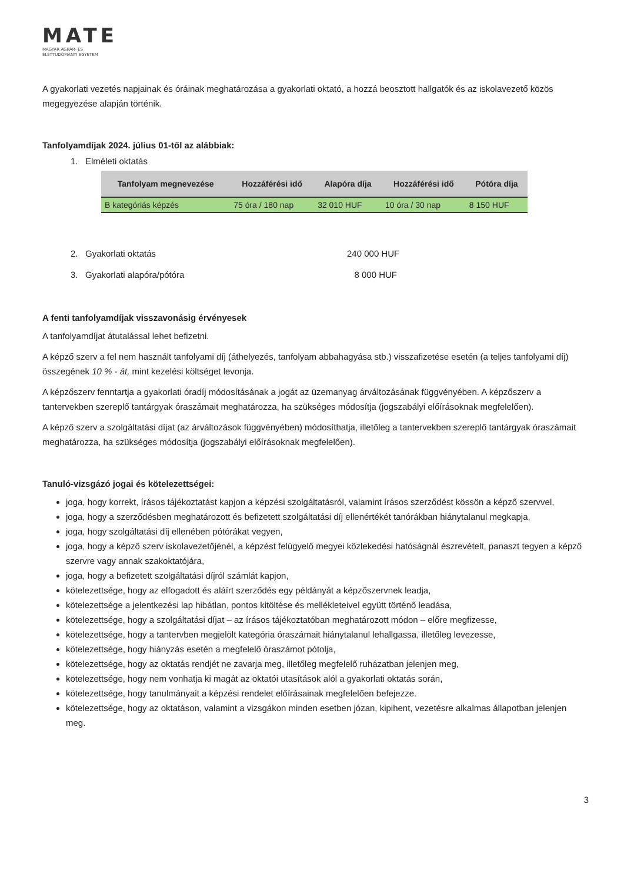MATE
MAGYAR AGRÁR- ÉS
ÉLETTUDOMÁNYI EGYETEM
A gyakorlati vezetés napjainak és óráinak meghatározása a gyakorlati oktató, a hozzá beosztott hallgatók és az iskolavezető közös megegyezése alapján történik.
Tanfolyamdíjak 2024. július 01-től az alábbiak:
1. Elméleti oktatás
| Tanfolyam megnevezése | Hozzáférési idő | Alapóra díja | Hozzáférési idő | Pótóra díja |
| --- | --- | --- | --- | --- |
| B kategóriás képzés | 75 óra / 180 nap | 32 010 HUF | 10 óra / 30 nap | 8 150 HUF |
2. Gyakorlati oktatás 240 000 HUF
3. Gyakorlati alapóra/pótóra 8 000 HUF
A fenti tanfolyamdíjak visszavonásig érvényesek
A tanfolyamdíjat átutalással lehet befizetni.
A képző szerv a fel nem használt tanfolyami díj (áthelyezés, tanfolyam abbahagyása stb.) visszafizetése esetén (a teljes tanfolyami díj) összegének 10 % - át, mint kezelési költséget levonja.
A képzőszerv fenntartja a gyakorlati óradíj módosításának a jogát az üzemanyag árváltozásának függvényében. A képzőszerv a tantervekben szereplő tantárgyak óraszámait meghatározza, ha szükséges módosítja (jogszabályi előírásoknak megfelelően).
A képző szerv a szolgáltatási díjat (az árváltozások függvényében) módosíthatja, illetőleg a tantervekben szereplő tantárgyak óraszámait meghatározza, ha szükséges módosítja (jogszabályi előírásoknak megfelelően).
Tanuló-vizsgázó jogai és kötelezettségei:
joga, hogy korrekt, írásos tájékoztatást kapjon a képzési szolgáltatásról, valamint írásos szerződést kössön a képző szervvel,
joga, hogy a szerződésben meghatározott és befizetett szolgáltatási díj ellenértékét tanórákban hiánytalanul megkapja,
joga, hogy szolgáltatási díj ellenében pótórákat vegyen,
joga, hogy a képző szerv iskolavezetőjénél, a képzést felügyelő megyei közlekedési hatóságnál észrevételt, panaszt tegyen a képző szervre vagy annak szakoktatójára,
joga, hogy a befizetett szolgáltatási díjról számlát kapjon,
kötelezettsége, hogy az elfogadott és aláírt szerződés egy példányát a képzőszervnek leadja,
kötelezettsége a jelentkezési lap hibátlan, pontos kitöltése és mellékleteivel együtt történő leadása,
kötelezettsége, hogy a szolgáltatási díjat – az írásos tájékoztatóban meghatározott módon – előre megfizesse,
kötelezettsége, hogy a tantervben megjelölt kategória óraszámait hiánytalanul lehallgassa, illetőleg levezesse,
kötelezettsége, hogy hiányzás esetén a megfelelő óraszámot pótolja,
kötelezettsége, hogy az oktatás rendjét ne zavarja meg, illetőleg megfelelő ruházatban jelenjen meg,
kötelezettsége, hogy nem vonhatja ki magát az oktatói utasítások alól a gyakorlati oktatás során,
kötelezettsége, hogy tanulmányait a képzési rendelet előírásainak megfelelően befejezze.
kötelezettsége, hogy az oktatáson, valamint a vizsgákon minden esetben józan, kipihent, vezetésre alkalmas állapotban jelenjen meg.
3